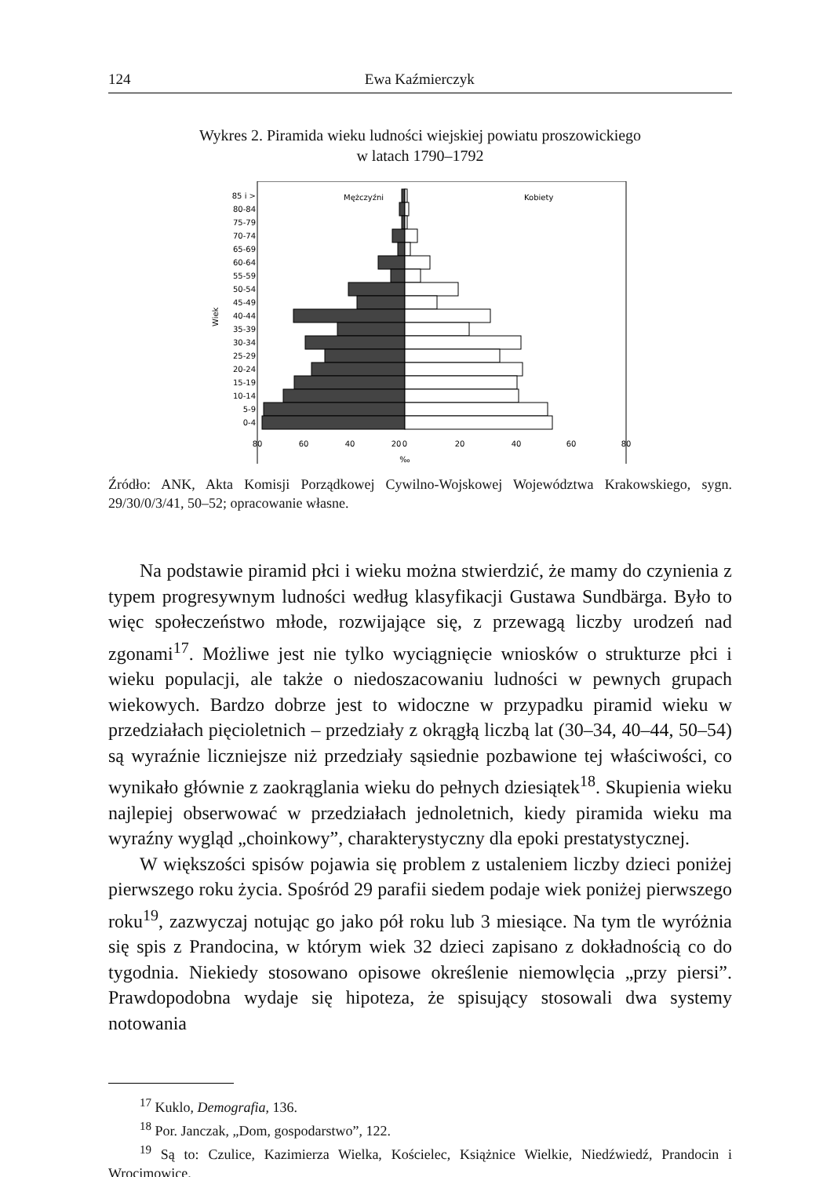124 Ewa Kaźmierczyk
Wykres 2. Piramida wieku ludności wiejskiej powiatu proszowickiego
w latach 1790–1792
Mężczyźni
Kobiety
85 i >
80-84
75-79
70-74
65-69
60-64
55-59
50-54
45-49
40-44
35-39
30-34
25-29
20-24
15-19
10-14
5-9
0-4
Wiek
80
60
40
20
0
20
40
60
80
‰
Źródło: ANK, Akta Komisji Porządkowej Cywilno-Wojskowej Województwa Krakowskiego, sygn. 29/30/0/3/41, 50–52; opracowanie własne.
Na podstawie piramid płci i wieku można stwierdzić, że mamy do czynienia z typem progresywnym ludności według klasyfikacji Gustawa Sundbärga. Było to więc społeczeństwo młode, rozwijające się, z przewagą liczby urodzeń nad zgonami<sup>17</sup>. Możliwe jest nie tylko wyciągnięcie wniosków o strukturze płci i wieku populacji, ale także o niedoszacowaniu ludności w pewnych grupach wiekowych. Bardzo dobrze jest to widoczne w przypadku piramid wieku w przedziałach pięcioletnich – przedziały z okrągłą liczbą lat (30–34, 40–44, 50–54) są wyraźnie liczniejsze niż przedziały sąsiednie pozbawione tej właściwości, co wynikało głównie z zaokrąglania wieku do pełnych dziesiątek<sup>18</sup>. Skupienia wieku najlepiej obserwować w przedziałach jednoletnich, kiedy piramida wieku ma wyraźny wygląd „choinkowy”, charakterystyczny dla epoki prestatystycznej.
W większości spisów pojawia się problem z ustaleniem liczby dzieci poniżej pierwszego roku życia. Spośród 29 parafii siedem podaje wiek poniżej pierwszego roku<sup>19</sup>, zazwyczaj notując go jako pół roku lub 3 miesiące. Na tym tle wyróżnia się spis z Prandocina, w którym wiek 32 dzieci zapisano z dokładnością co do tygodnia. Niekiedy stosowano opisowe określenie niemowlęcia „przy piersi”. Prawdopodobna wydaje się hipoteza, że spisujący stosowali dwa systemy notowania
<sup>17</sup> Kuklo, Demografia, 136.
<sup>18</sup> Por. Janczak, „Dom, gospodarstwo”, 122.
<sup>19</sup> Są to: Czulice, Kazimierza Wielka, Kościelec, Książnice Wielkie, Niedźwiedź, Prandocin i Wrocimowice.